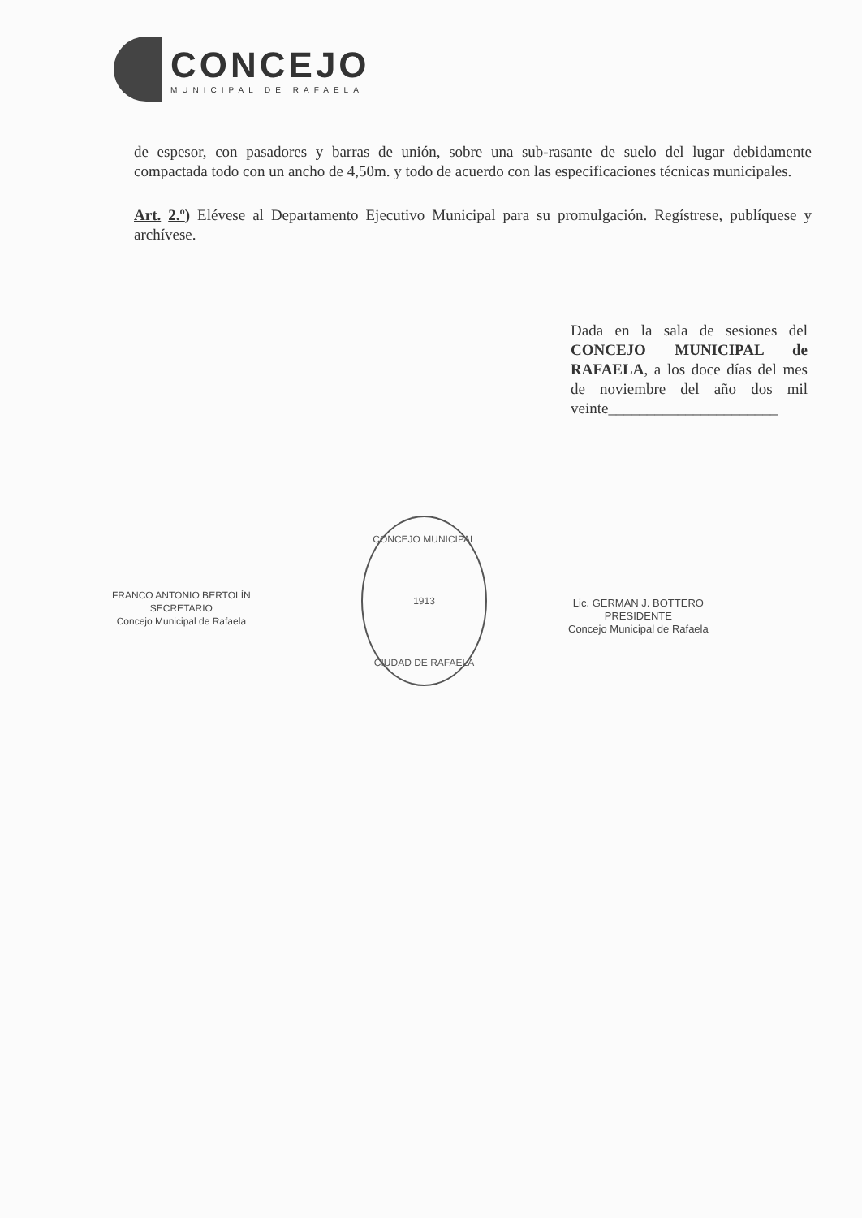CONCEJO
MUNICIPAL DE RAFAELA
de espesor, con pasadores y barras de unión, sobre una sub-rasante de suelo del lugar debidamente compactada todo con un ancho de 4,50m. y todo de acuerdo con las especificaciones técnicas municipales.
Art. 2.º) Elévese al Departamento Ejecutivo Municipal para su promulgación. Regístrese, publíquese y archívese.
Dada en la sala de sesiones del CONCEJO MUNICIPAL de RAFAELA, a los doce días del mes de noviembre del año dos mil veinte______________________
FRANCO ANTONIO BERTOLÍN
SECRETARIO
Concejo Municipal de Rafaela
CONCEJO MUNICIPAL
1913
CIUDAD DE RAFAELA
Lic. GERMAN J. BOTTERO
PRESIDENTE
Concejo Municipal de Rafaela